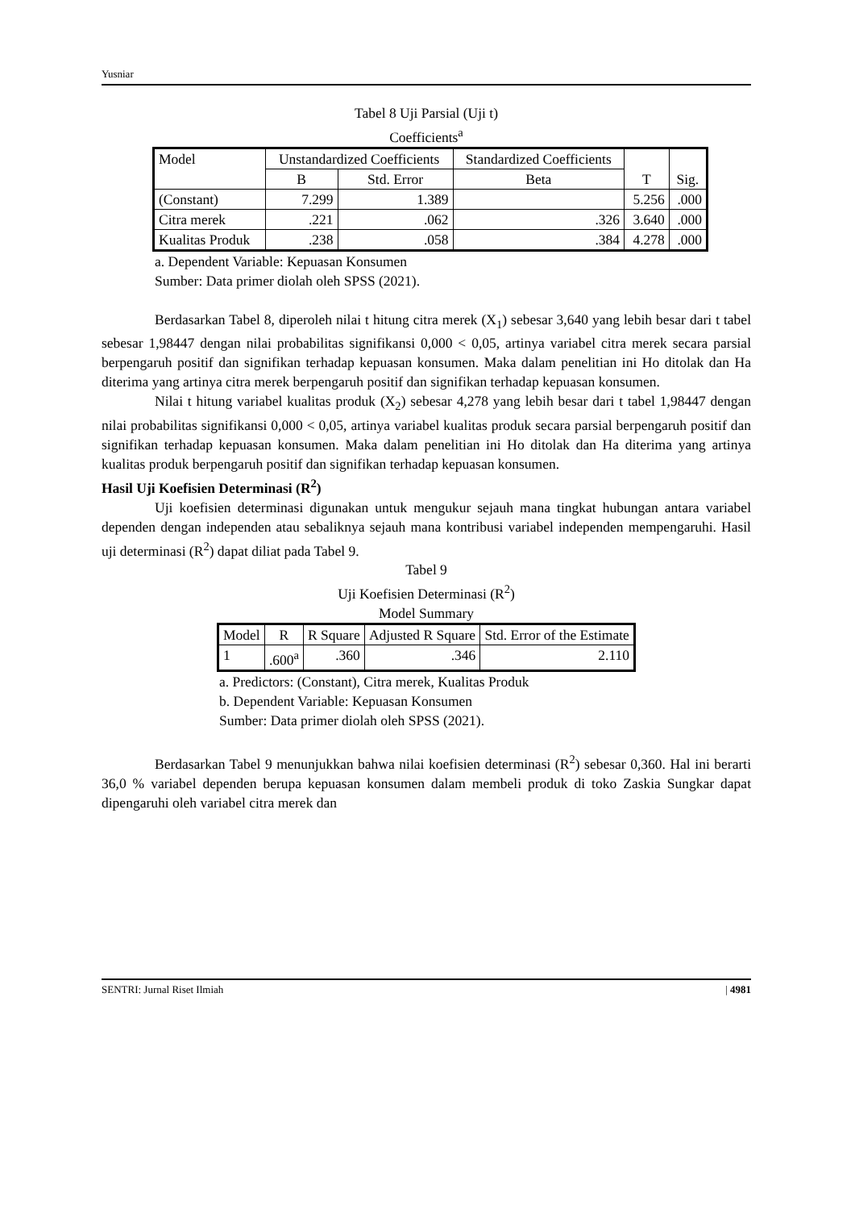Yusniar
Tabel 8 Uji Parsial (Uji t)
Coefficients<sup>a</sup>
| Model | Unstandardized Coefficients | | Standardized Coefficients | T | Sig. |
| --- | --- | --- | --- | --- | --- |
| | B | Std. Error | Beta | | |
| (Constant) | 7.299 | 1.389 | | 5.256 | .000 |
| Citra merek | .221 | .062 | .326 | 3.640 | .000 |
| Kualitas Produk | .238 | .058 | .384 | 4.278 | .000 |
a. Dependent Variable: Kepuasan Konsumen
Sumber: Data primer diolah oleh SPSS (2021).
Berdasarkan Tabel 8, diperoleh nilai t hitung citra merek (X<sub>1</sub>) sebesar 3,640 yang lebih besar dari t tabel sebesar 1,98447 dengan nilai probabilitas signifikansi 0,000 < 0,05, artinya variabel citra merek secara parsial berpengaruh positif dan signifikan terhadap kepuasan konsumen. Maka dalam penelitian ini Ho ditolak dan Ha diterima yang artinya citra merek berpengaruh positif dan signifikan terhadap kepuasan konsumen.
Nilai t hitung variabel kualitas produk (X<sub>2</sub>) sebesar 4,278 yang lebih besar dari t tabel 1,98447 dengan nilai probabilitas signifikansi 0,000 < 0,05, artinya variabel kualitas produk secara parsial berpengaruh positif dan signifikan terhadap kepuasan konsumen. Maka dalam penelitian ini Ho ditolak dan Ha diterima yang artinya kualitas produk berpengaruh positif dan signifikan terhadap kepuasan konsumen.
Hasil Uji Koefisien Determinasi (R<sup>2</sup>)
Uji koefisien determinasi digunakan untuk mengukur sejauh mana tingkat hubungan antara variabel dependen dengan independen atau sebaliknya sejauh mana kontribusi variabel independen mempengaruhi. Hasil uji determinasi (R<sup>2</sup>) dapat diliat pada Tabel 9.
Tabel 9
Uji Koefisien Determinasi (R<sup>2</sup>)
Model Summary
| Model | R | R Square | Adjusted R Square | Std. Error of the Estimate |
| --- | --- | --- | --- | --- |
| 1 | .600<sup>a</sup> | .360 | .346 | 2.110 |
a. Predictors: (Constant), Citra merek, Kualitas Produk
b. Dependent Variable: Kepuasan Konsumen
Sumber: Data primer diolah oleh SPSS (2021).
Berdasarkan Tabel 9 menunjukkan bahwa nilai koefisien determinasi (R<sup>2</sup>) sebesar 0,360. Hal ini berarti 36,0 % variabel dependen berupa kepuasan konsumen dalam membeli produk di toko Zaskia Sungkar dapat dipengaruhi oleh variabel citra merek dan
SENTRI: Jurnal Riset Ilmiah | 4981